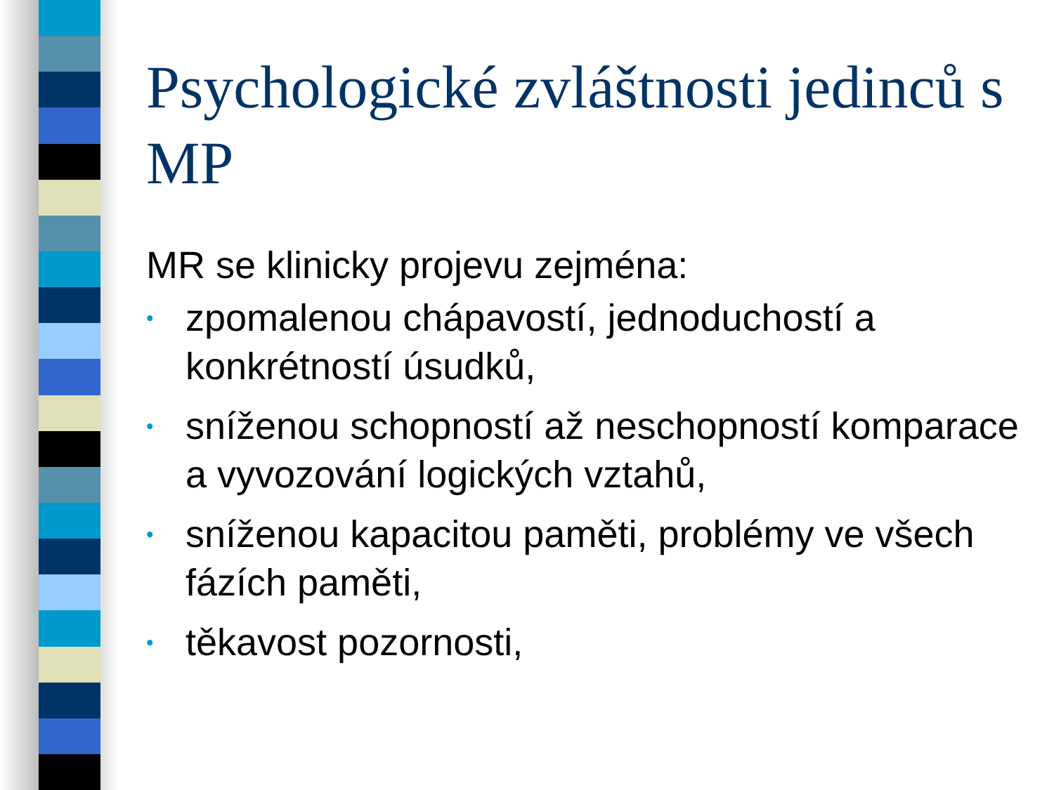Psychologické zvláštnosti jedinců s MP
MR se klinicky projevu zejména:
• zpomalenou chápavostí, jednoduchostí a konkrétností úsudků,
• sníženou schopností až neschopností komparace a vyvozování logických vztahů,
• sníženou kapacitou paměti, problémy ve všech fázích paměti,
• těkavost pozornosti,